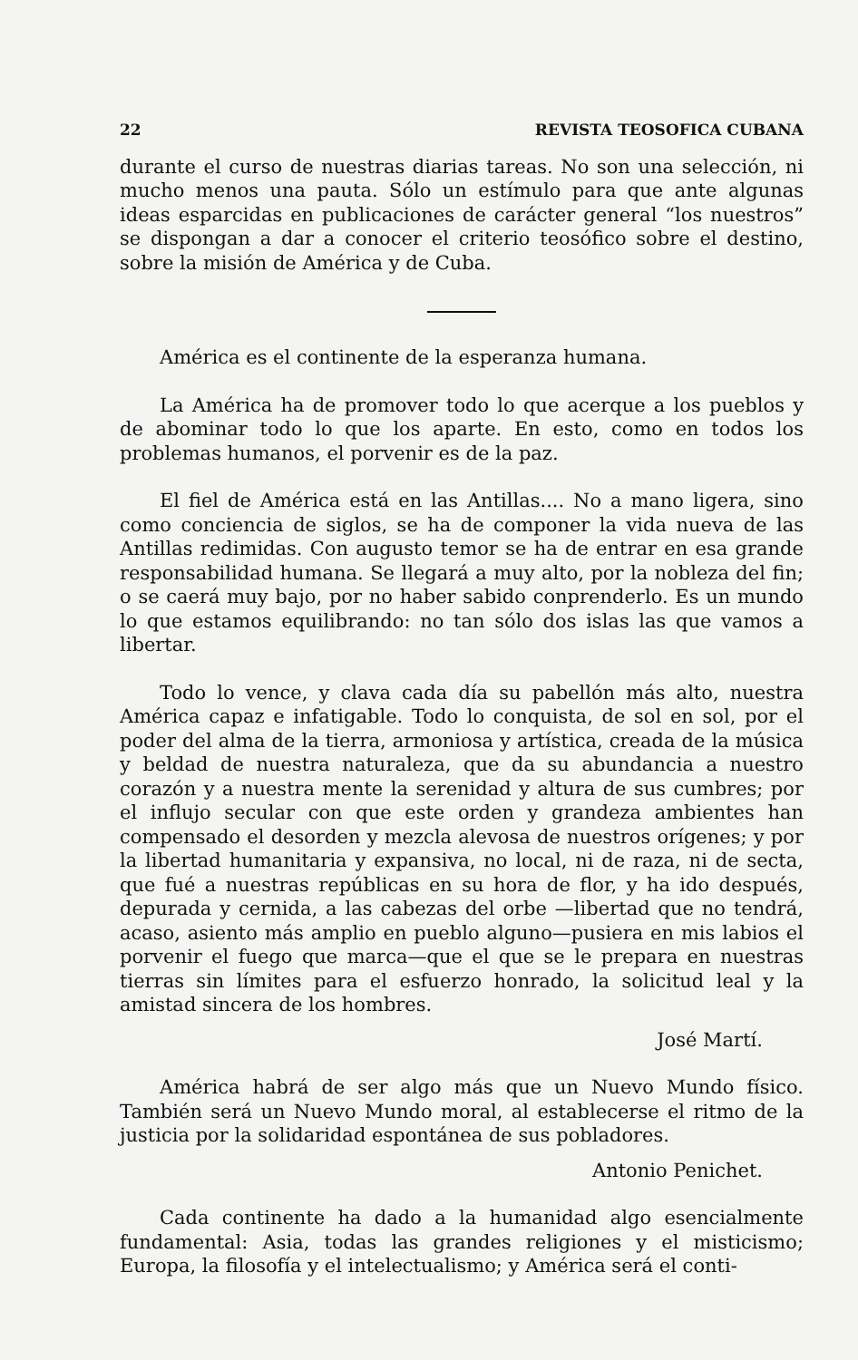22 REVISTA TEOSOFICA CUBANA
durante el curso de nuestras diarias tareas. No son una selección, ni mucho menos una pauta. Sólo un estímulo para que ante algunas ideas esparcidas en publicaciones de carácter general “los nuestros” se dispongan a dar a conocer el criterio teosófico sobre el destino, sobre la misión de América y de Cuba.
América es el continente de la esperanza humana.
La América ha de promover todo lo que acerque a los pueblos y de abominar todo lo que los aparte. En esto, como en todos los problemas humanos, el porvenir es de la paz.
El fiel de América está en las Antillas.... No a mano ligera, sino como conciencia de siglos, se ha de componer la vida nueva de las Antillas redimidas. Con augusto temor se ha de entrar en esa grande responsabilidad humana. Se llegará a muy alto, por la nobleza del fin; o se caerá muy bajo, por no haber sabido conprenderlo. Es un mundo lo que estamos equilibrando: no tan sólo dos islas las que vamos a libertar.
Todo lo vence, y clava cada día su pabellón más alto, nuestra América capaz e infatigable. Todo lo conquista, de sol en sol, por el poder del alma de la tierra, armoniosa y artística, creada de la música y beldad de nuestra naturaleza, que da su abundancia a nuestro corazón y a nuestra mente la serenidad y altura de sus cumbres; por el influjo secular con que este orden y grandeza ambientes han compensado el desorden y mezcla alevosa de nuestros orígenes; y por la libertad humanitaria y expansiva, no local, ni de raza, ni de secta, que fué a nuestras repúblicas en su hora de flor, y ha ido después, depurada y cernida, a las cabezas del orbe —libertad que no tendrá, acaso, asiento más amplio en pueblo alguno—pusiera en mis labios el porvenir el fuego que marca—que el que se le prepara en nuestras tierras sin límites para el esfuerzo honrado, la solicitud leal y la amistad sincera de los hombres.
José Martí.
América habrá de ser algo más que un Nuevo Mundo físico. También será un Nuevo Mundo moral, al establecerse el ritmo de la justicia por la solidaridad espontánea de sus pobladores.
Antonio Penichet.
Cada continente ha dado a la humanidad algo esencialmente fundamental: Asia, todas las grandes religiones y el misticismo; Europa, la filosofía y el intelectualismo; y América será el conti-